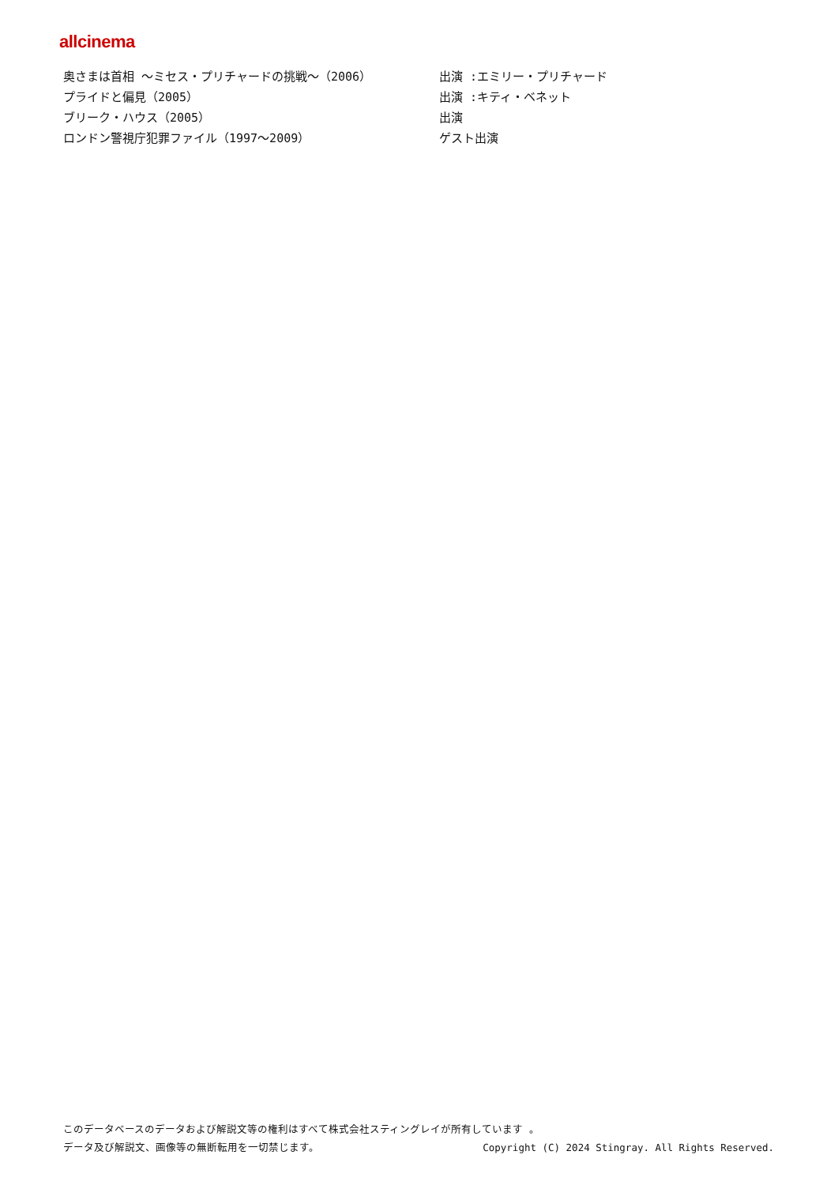allcinema
| 奥さまは首相 ～ミセス・プリチャードの挑戦～（2006） | 出演 :エミリー・プリチャード |
| プライドと偏見（2005） | 出演 :キティ・ベネット |
| ブリーク・ハウス（2005） | 出演 |
| ロンドン警視庁犯罪ファイル（1997～2009） | ゲスト出演 |
このデータベースのデータおよび解説文等の権利はすべて株式会社スティングレイが所有しています 。
データ及び解説文、画像等の無断転用を一切禁じます。 Copyright (C) 2024 Stingray. All Rights Reserved.